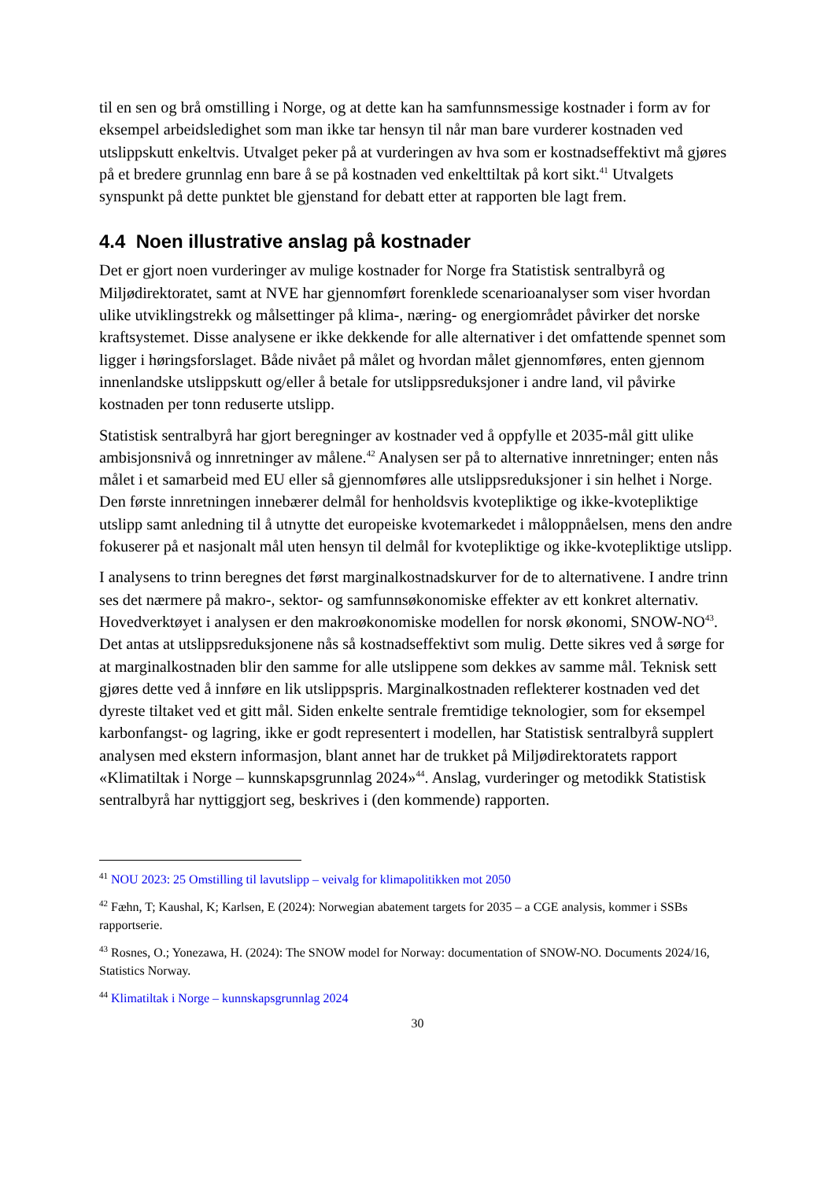til en sen og brå omstilling i Norge, og at dette kan ha samfunnsmessige kostnader i form av for eksempel arbeidsledighet som man ikke tar hensyn til når man bare vurderer kostnaden ved utslippskutt enkeltvis. Utvalget peker på at vurderingen av hva som er kostnadseffektivt må gjøres på et bredere grunnlag enn bare å se på kostnaden ved enkelttiltak på kort sikt.<sup>41</sup> Utvalgets synspunkt på dette punktet ble gjenstand for debatt etter at rapporten ble lagt frem.
4.4 Noen illustrative anslag på kostnader
Det er gjort noen vurderinger av mulige kostnader for Norge fra Statistisk sentralbyrå og Miljødirektoratet, samt at NVE har gjennomført forenklede scenarioanalyser som viser hvordan ulike utviklingstrekk og målsettinger på klima-, næring- og energiområdet påvirker det norske kraftsystemet. Disse analysene er ikke dekkende for alle alternativer i det omfattende spennet som ligger i høringsforslaget. Både nivået på målet og hvordan målet gjennomføres, enten gjennom innenlandske utslippskutt og/eller å betale for utslippsreduksjoner i andre land, vil påvirke kostnaden per tonn reduserte utslipp.
Statistisk sentralbyrå har gjort beregninger av kostnader ved å oppfylle et 2035-mål gitt ulike ambisjonsnivå og innretninger av målene.<sup>42</sup> Analysen ser på to alternative innretninger; enten nås målet i et samarbeid med EU eller så gjennomføres alle utslippsreduksjoner i sin helhet i Norge. Den første innretningen innebærer delmål for henholdsvis kvotepliktige og ikke-kvotepliktige utslipp samt anledning til å utnytte det europeiske kvotemarkedet i måloppnåelsen, mens den andre fokuserer på et nasjonalt mål uten hensyn til delmål for kvotepliktige og ikke-kvotepliktige utslipp.
I analysens to trinn beregnes det først marginalkostnadskurver for de to alternativene. I andre trinn ses det nærmere på makro-, sektor- og samfunnsøkonomiske effekter av ett konkret alternativ. Hovedverktøyet i analysen er den makroøkonomiske modellen for norsk økonomi, SNOW-NO<sup>43</sup>. Det antas at utslippsreduksjonene nås så kostnadseffektivt som mulig. Dette sikres ved å sørge for at marginalkostnaden blir den samme for alle utslippene som dekkes av samme mål. Teknisk sett gjøres dette ved å innføre en lik utslippspris. Marginalkostnaden reflekterer kostnaden ved det dyreste tiltaket ved et gitt mål. Siden enkelte sentrale fremtidige teknologier, som for eksempel karbonfangst- og lagring, ikke er godt representert i modellen, har Statistisk sentralbyrå supplert analysen med ekstern informasjon, blant annet har de trukket på Miljødirektoratets rapport «Klimatiltak i Norge – kunnskapsgrunnlag 2024»<sup>44</sup>. Anslag, vurderinger og metodikk Statistisk sentralbyrå har nyttiggjort seg, beskrives i (den kommende) rapporten.
<sup>41</sup> NOU 2023: 25 Omstilling til lavutslipp – veivalg for klimapolitikken mot 2050
<sup>42</sup> Fæhn, T; Kaushal, K; Karlsen, E (2024): Norwegian abatement targets for 2035 – a CGE analysis, kommer i SSBs rapportserie.
<sup>43</sup> Rosnes, O.; Yonezawa, H. (2024): The SNOW model for Norway: documentation of SNOW-NO. Documents 2024/16, Statistics Norway.
<sup>44</sup> Klimatiltak i Norge – kunnskapsgrunnlag 2024
30